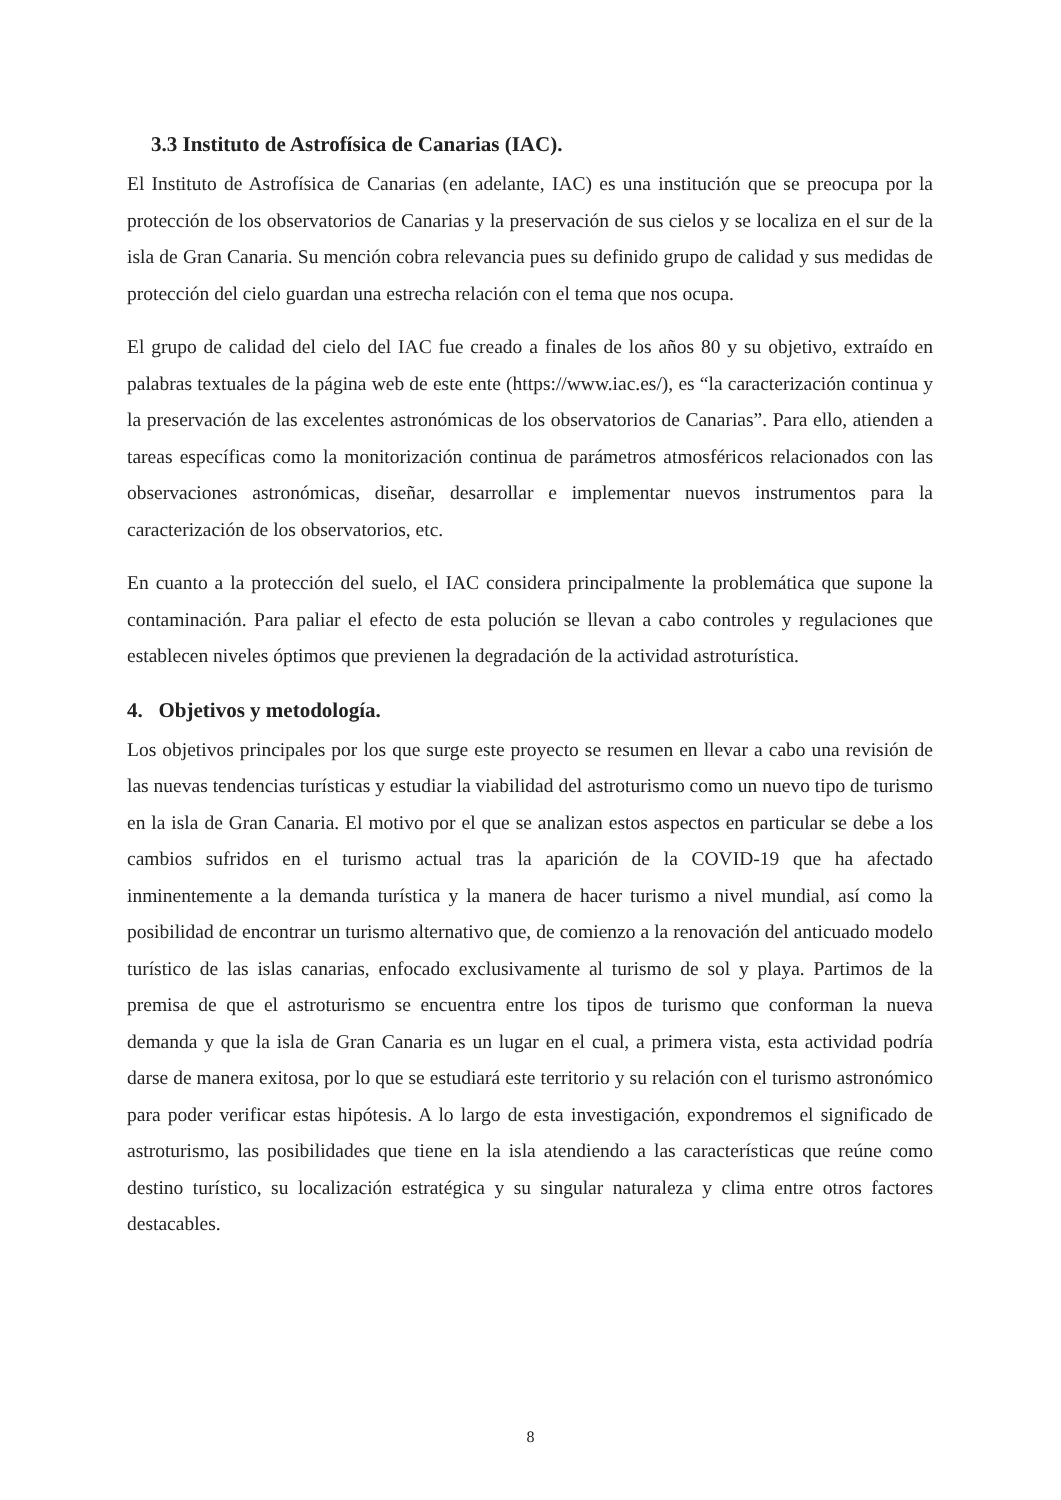3.3 Instituto de Astrofísica de Canarias (IAC).
El Instituto de Astrofísica de Canarias (en adelante, IAC) es una institución que se preocupa por la protección de los observatorios de Canarias y la preservación de sus cielos y se localiza en el sur de la isla de Gran Canaria. Su mención cobra relevancia pues su definido grupo de calidad y sus medidas de protección del cielo guardan una estrecha relación con el tema que nos ocupa.
El grupo de calidad del cielo del IAC fue creado a finales de los años 80 y su objetivo, extraído en palabras textuales de la página web de este ente (https://www.iac.es/), es “la caracterización continua y la preservación de las excelentes astronómicas de los observatorios de Canarias”. Para ello, atienden a tareas específicas como la monitorización continua de parámetros atmosféricos relacionados con las observaciones astronómicas, diseñar, desarrollar e implementar nuevos instrumentos para la caracterización de los observatorios, etc.
En cuanto a la protección del suelo, el IAC considera principalmente la problemática que supone la contaminación. Para paliar el efecto de esta polución se llevan a cabo controles y regulaciones que establecen niveles óptimos que previenen la degradación de la actividad astroturística.
4. Objetivos y metodología.
Los objetivos principales por los que surge este proyecto se resumen en llevar a cabo una revisión de las nuevas tendencias turísticas y estudiar la viabilidad del astroturismo como un nuevo tipo de turismo en la isla de Gran Canaria. El motivo por el que se analizan estos aspectos en particular se debe a los cambios sufridos en el turismo actual tras la aparición de la COVID-19 que ha afectado inminentemente a la demanda turística y la manera de hacer turismo a nivel mundial, así como la posibilidad de encontrar un turismo alternativo que, de comienzo a la renovación del anticuado modelo turístico de las islas canarias, enfocado exclusivamente al turismo de sol y playa. Partimos de la premisa de que el astroturismo se encuentra entre los tipos de turismo que conforman la nueva demanda y que la isla de Gran Canaria es un lugar en el cual, a primera vista, esta actividad podría darse de manera exitosa, por lo que se estudiará este territorio y su relación con el turismo astronómico para poder verificar estas hipótesis. A lo largo de esta investigación, expondremos el significado de astroturismo, las posibilidades que tiene en la isla atendiendo a las características que reúne como destino turístico, su localización estratégica y su singular naturaleza y clima entre otros factores destacables.
8